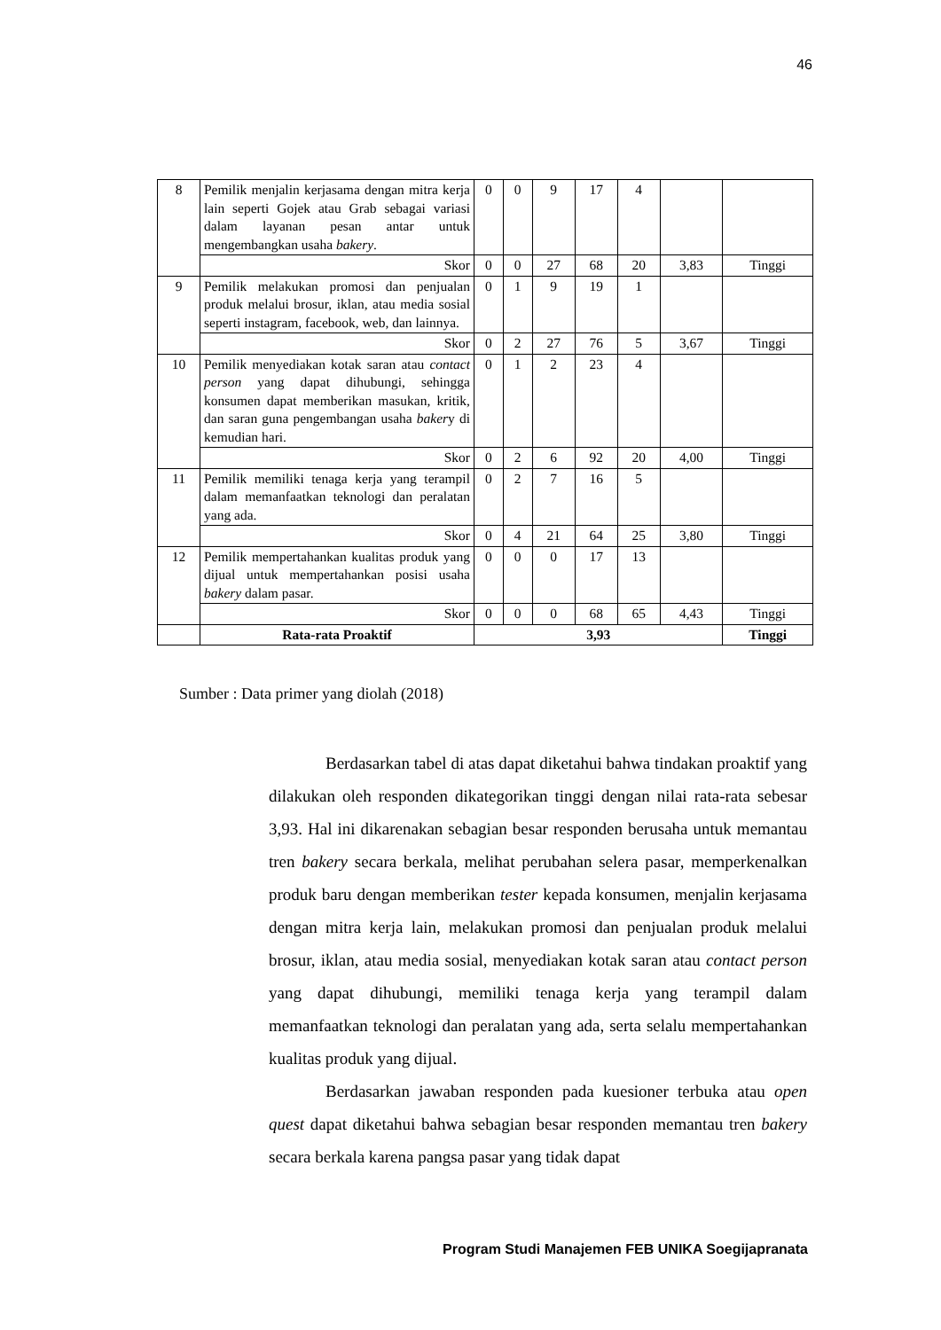46
| 8 | Pemilik menjalin kerjasama dengan mitra kerja lain seperti Gojek atau Grab sebagai variasi dalam layanan pesan antar untuk mengembangkan usaha bakery . | 0 | 0 | 9 | 17 | 4 | | |
| | Skor | 0 | 0 | 27 | 68 | 20 | 3,83 | Tinggi |
| 9 | Pemilik melakukan promosi dan penjualan produk melalui brosur, iklan, atau media sosial seperti instagram, facebook, web, dan lainnya. | 0 | 1 | 9 | 19 | 1 | | |
| | Skor | 0 | 2 | 27 | 76 | 5 | 3,67 | Tinggi |
| 10 | Pemilik menyediakan kotak saran atau contact person yang dapat dihubungi, sehingga konsumen dapat memberikan masukan, kritik, dan saran guna pengembangan usaha baker y di kemudian hari. | 0 | 1 | 2 | 23 | 4 | | |
| | Skor | 0 | 2 | 6 | 92 | 20 | 4,00 | Tinggi |
| 11 | Pemilik memiliki tenaga kerja yang terampil dalam memanfaatkan teknologi dan peralatan yang ada. | 0 | 2 | 7 | 16 | 5 | | |
| | Skor | 0 | 4 | 21 | 64 | 25 | 3,80 | Tinggi |
| 12 | Pemilik mempertahankan kualitas produk yang dijual untuk mempertahankan posisi usaha bakery dalam pasar. | 0 | 0 | 0 | 17 | 13 | | |
| | Skor | 0 | 0 | 0 | 68 | 65 | 4,43 | Tinggi |
| | Rata-rata Proaktif | 3,93 | | | | | | Tinggi |
Sumber : Data primer yang diolah (2018)
Berdasarkan tabel di atas dapat diketahui bahwa tindakan proaktif yang dilakukan oleh responden dikategorikan tinggi dengan nilai rata-rata sebesar 3,93. Hal ini dikarenakan sebagian besar responden berusaha untuk memantau tren bakery secara berkala, melihat perubahan selera pasar, memperkenalkan produk baru dengan memberikan tester kepada konsumen, menjalin kerjasama dengan mitra kerja lain, melakukan promosi dan penjualan produk melalui brosur, iklan, atau media sosial, menyediakan kotak saran atau contact person yang dapat dihubungi, memiliki tenaga kerja yang terampil dalam memanfaatkan teknologi dan peralatan yang ada, serta selalu mempertahankan kualitas produk yang dijual.
Berdasarkan jawaban responden pada kuesioner terbuka atau open quest dapat diketahui bahwa sebagian besar responden memantau tren bakery secara berkala karena pangsa pasar yang tidak dapat
Program Studi Manajemen FEB UNIKA Soegijapranata